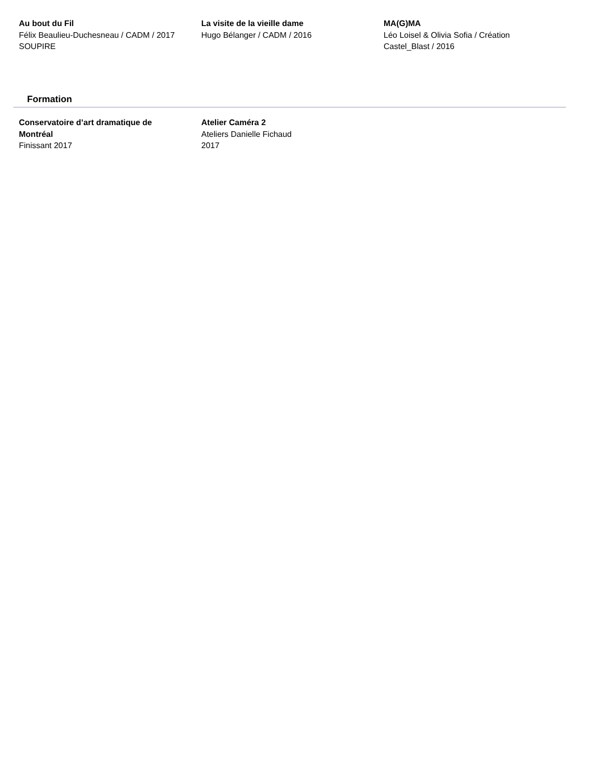Au bout du Fil
Félix Beaulieu-Duchesneau / CADM / 2017
SOUPIRE
La visite de la vieille dame
Hugo Bélanger / CADM / 2016
MA(G)MA
Léo Loisel & Olivia Sofia / Création
Castel_Blast / 2016
Formation
Conservatoire d’art dramatique de
Montréal
Finissant 2017
Atelier Caméra 2
Ateliers Danielle Fichaud
2017